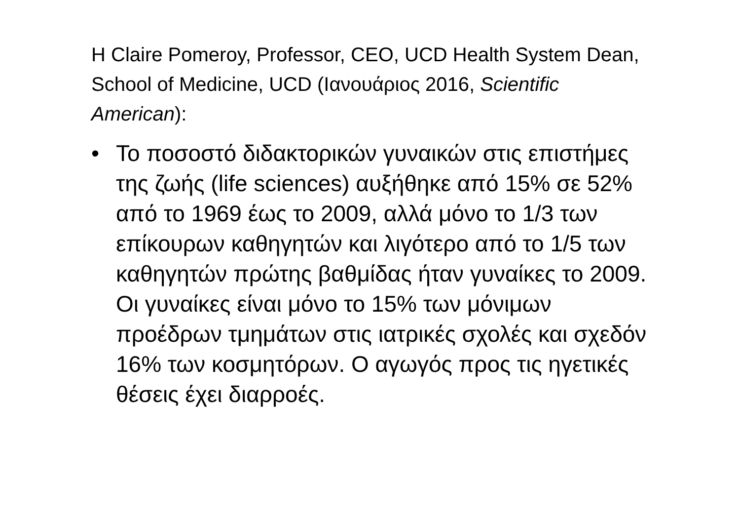H Claire Pomeroy, Professor, CEO, UCD Health System Dean, School of Medicine, UCD (Ιανουάριος 2016, Scientific American):
• Το ποσοστό διδακτορικών γυναικών στις επιστήμες της ζωής (life sciences) αυξήθηκε από 15% σε 52% από το 1969 έως το 2009, αλλά μόνο το 1/3 των επίκουρων καθηγητών και λιγότερο από το 1/5 των καθηγητών πρώτης βαθμίδας ήταν γυναίκες το 2009. Οι γυναίκες είναι μόνο το 15% των μόνιμων προέδρων τμημάτων στις ιατρικές σχολές και σχεδόν 16% των κοσμητόρων. Ο αγωγός προς τις ηγετικές θέσεις έχει διαρροές.